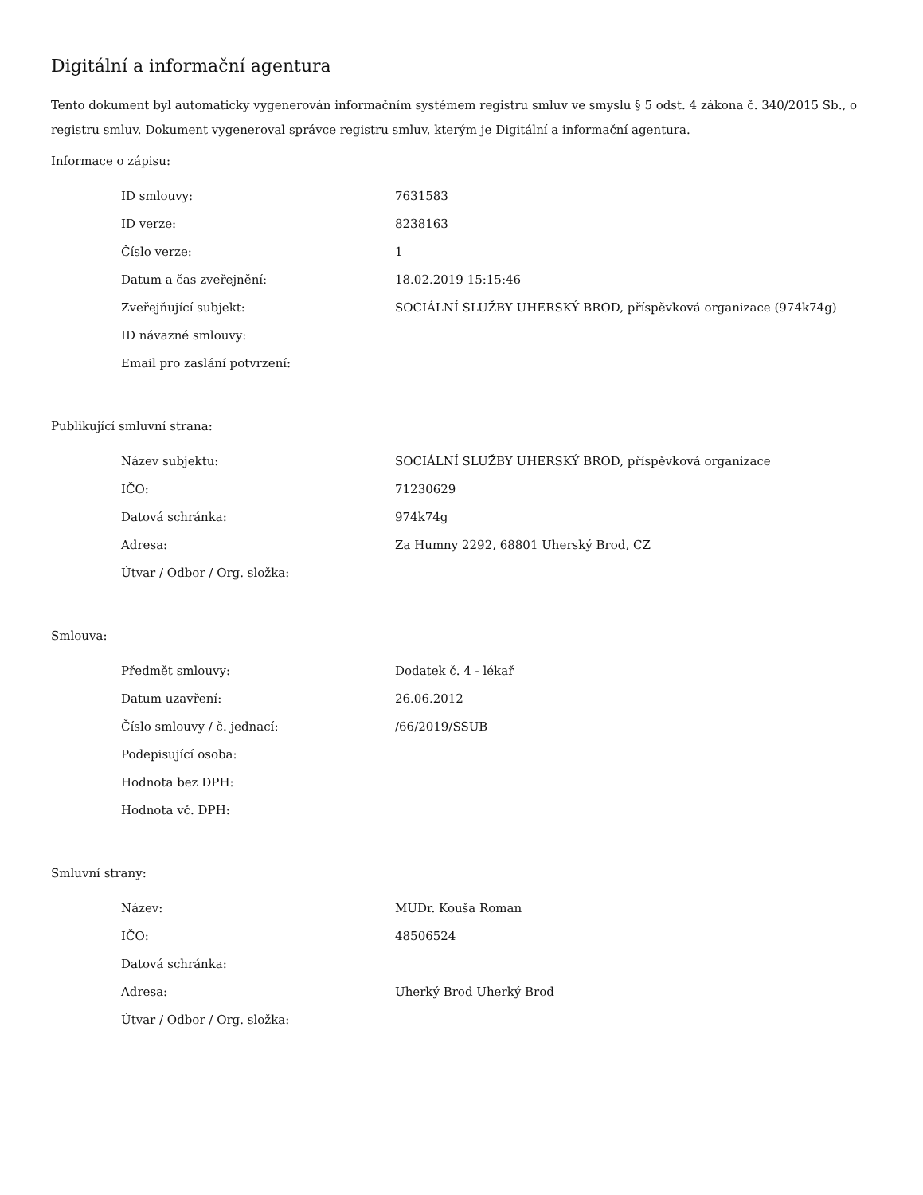Digitální a informační agentura
Tento dokument byl automaticky vygenerován informačním systémem registru smluv ve smyslu § 5 odst. 4 zákona č. 340/2015 Sb., o registru smluv. Dokument vygeneroval správce registru smluv, kterým je Digitální a informační agentura.
Informace o zápisu:
| ID smlouvy: | 7631583 |
| ID verze: | 8238163 |
| Číslo verze: | 1 |
| Datum a čas zveřejnění: | 18.02.2019 15:15:46 |
| Zveřejňující subjekt: | SOCIÁLNÍ SLUŽBY UHERSKÝ BROD, příspěvková organizace (974k74g) |
| ID návazné smlouvy: | |
| Email pro zaslání potvrzení: | |
Publikující smluvní strana:
| Název subjektu: | SOCIÁLNÍ SLUŽBY UHERSKÝ BROD, příspěvková organizace |
| IČO: | 71230629 |
| Datová schránka: | 974k74g |
| Adresa: | Za Humny 2292, 68801 Uherský Brod, CZ |
| Útvar / Odbor / Org. složka: | |
Smlouva:
| Předmět smlouvy: | Dodatek č. 4 - lékař |
| Datum uzavření: | 26.06.2012 |
| Číslo smlouvy / č. jednací: | /66/2019/SSUB |
| Podepisující osoba: | |
| Hodnota bez DPH: | |
| Hodnota vč. DPH: | |
Smluvní strany:
| Název: | MUDr. Kouša Roman |
| IČO: | 48506524 |
| Datová schránka: | |
| Adresa: | Uherký Brod Uherký Brod |
| Útvar / Odbor / Org. složka: | |